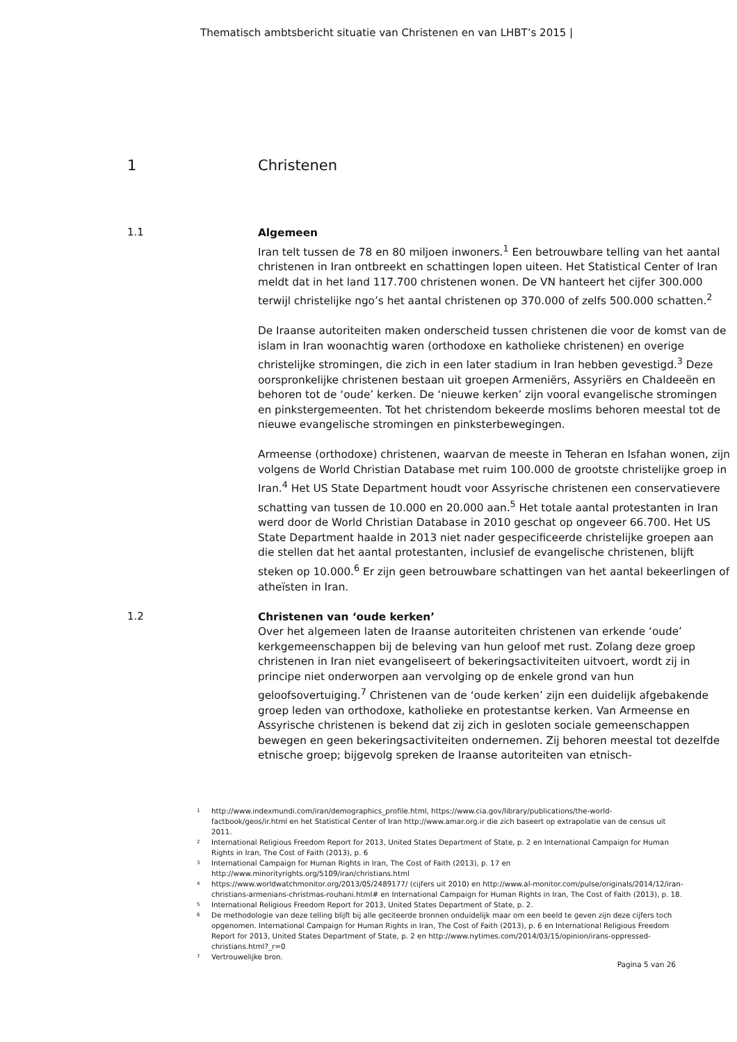Thematisch ambtsbericht situatie van Christenen en van LHBT’s 2015 |
1 Christenen
1.1
Algemeen
Iran telt tussen de 78 en 80 miljoen inwoners.<sup>1</sup> Een betrouwbare telling van het aantal christenen in Iran ontbreekt en schattingen lopen uiteen. Het Statistical Center of Iran meldt dat in het land 117.700 christenen wonen. De VN hanteert het cijfer 300.000 terwijl christelijke ngo’s het aantal christenen op 370.000 of zelfs 500.000 schatten.<sup>2</sup>
De Iraanse autoriteiten maken onderscheid tussen christenen die voor de komst van de islam in Iran woonachtig waren (orthodoxe en katholieke christenen) en overige christelijke stromingen, die zich in een later stadium in Iran hebben gevestigd.<sup>3</sup> Deze oorspronkelijke christenen bestaan uit groepen Armeniërs, Assyriërs en Chaldeeën en behoren tot de ‘oude’ kerken. De ‘nieuwe kerken’ zijn vooral evangelische stromingen en pinkstergemeenten. Tot het christendom bekeerde moslims behoren meestal tot de nieuwe evangelische stromingen en pinksterbewegingen.
Armeense (orthodoxe) christenen, waarvan de meeste in Teheran en Isfahan wonen, zijn volgens de World Christian Database met ruim 100.000 de grootste christelijke groep in Iran.<sup>4</sup> Het US State Department houdt voor Assyrische christenen een conservatievere schatting van tussen de 10.000 en 20.000 aan.<sup>5</sup> Het totale aantal protestanten in Iran werd door de World Christian Database in 2010 geschat op ongeveer 66.700. Het US State Department haalde in 2013 niet nader gespecificeerde christelijke groepen aan die stellen dat het aantal protestanten, inclusief de evangelische christenen, blijft steken op 10.000.<sup>6</sup> Er zijn geen betrouwbare schattingen van het aantal bekeerlingen of atheïsten in Iran.
1.2
Christenen van ‘oude kerken’
Over het algemeen laten de Iraanse autoriteiten christenen van erkende ‘oude’ kerkgemeenschappen bij de beleving van hun geloof met rust. Zolang deze groep christenen in Iran niet evangeliseert of bekeringsactiviteiten uitvoert, wordt zij in principe niet onderworpen aan vervolging op de enkele grond van hun geloofsovertuiging.<sup>7</sup> Christenen van de ‘oude kerken’ zijn een duidelijk afgebakende groep leden van orthodoxe, katholieke en protestantse kerken. Van Armeense en Assyrische christenen is bekend dat zij zich in gesloten sociale gemeenschappen bewegen en geen bekeringsactiviteiten ondernemen. Zij behoren meestal tot dezelfde etnische groep; bijgevolg spreken de Iraanse autoriteiten van etnisch-
<sup>1</sup> http://www.indexmundi.com/iran/demographics_profile.html, https://www.cia.gov/library/publications/the-world-factbook/geos/ir.html en het Statistical Center of Iran http://www.amar.org.ir die zich baseert op extrapolatie van de census uit 2011.
<sup>2</sup> International Religious Freedom Report for 2013, United States Department of State, p. 2 en International Campaign for Human Rights in Iran, The Cost of Faith (2013), p. 6
<sup>3</sup> International Campaign for Human Rights in Iran, The Cost of Faith (2013), p. 17 en http://www.minorityrights.org/5109/iran/christians.html
<sup>4</sup> https://www.worldwatchmonitor.org/2013/05/2489177/ (cijfers uit 2010) en http://www.al-monitor.com/pulse/originals/2014/12/iran-christians-armenians-christmas-rouhani.html# en International Campaign for Human Rights in Iran, The Cost of Faith (2013), p. 18.
<sup>5</sup> International Religious Freedom Report for 2013, United States Department of State, p. 2.
<sup>6</sup> De methodologie van deze telling blijft bij alle geciteerde bronnen onduidelijk maar om een beeld te geven zijn deze cijfers toch opgenomen. International Campaign for Human Rights in Iran, The Cost of Faith (2013), p. 6 en International Religious Freedom Report for 2013, United States Department of State, p. 2 en http://www.nytimes.com/2014/03/15/opinion/irans-oppressed-christians.html?_r=0
<sup>7</sup> Vertrouwelijke bron.
Pagina 5 van 26